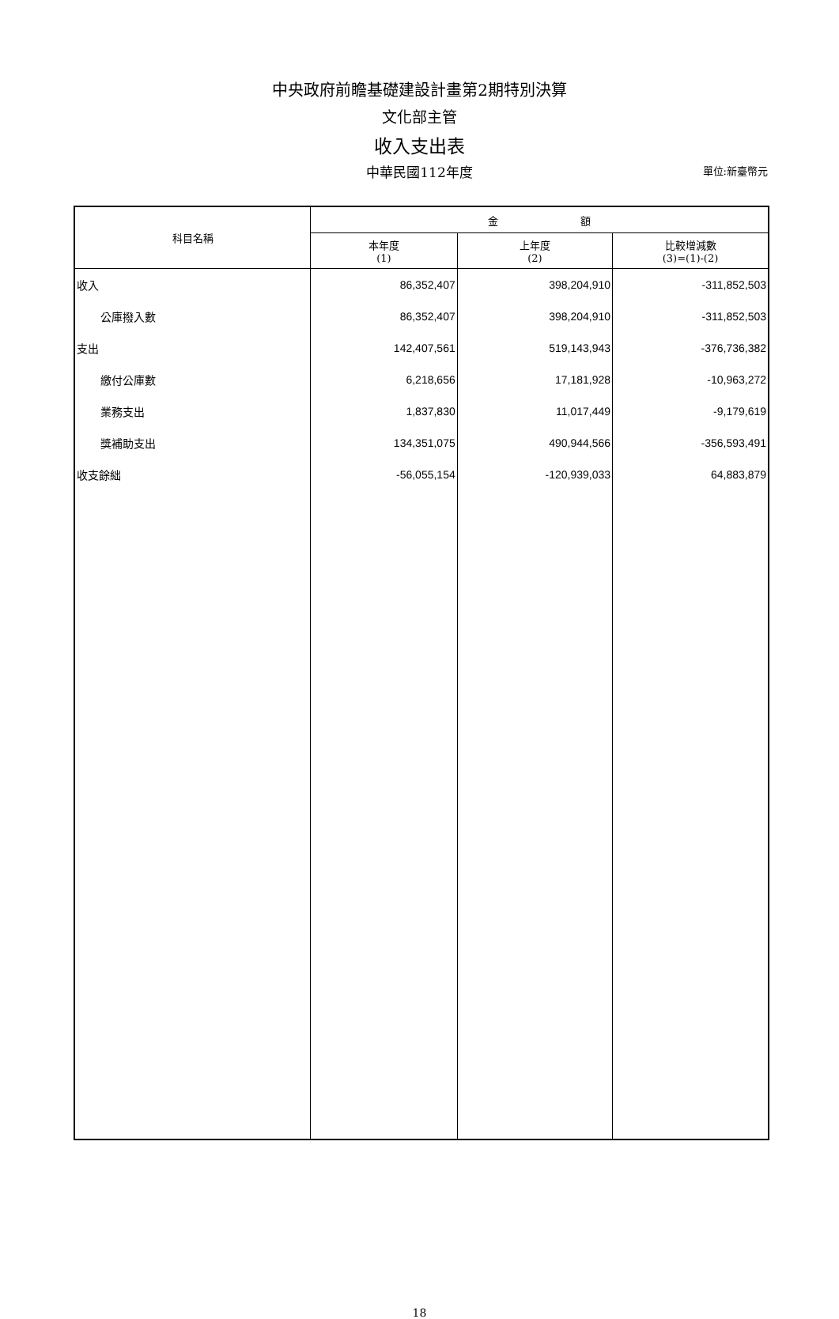中央政府前瞻基礎建設計畫第2期特別決算
文化部主管
收入支出表
中華民國112年度
單位:新臺幣元
| 科目名稱 | 金 額 | | |
| --- | --- | --- | --- |
| | 本年度 (1) | 上年度 (2) | 比較增減數 (3)=(1)-(2) |
| 收入 | 86,352,407 | 398,204,910 | -311,852,503 |
| 公庫撥入數 | 86,352,407 | 398,204,910 | -311,852,503 |
| 支出 | 142,407,561 | 519,143,943 | -376,736,382 |
| 繳付公庫數 | 6,218,656 | 17,181,928 | -10,963,272 |
| 業務支出 | 1,837,830 | 11,017,449 | -9,179,619 |
| 獎補助支出 | 134,351,075 | 490,944,566 | -356,593,491 |
| 收支餘絀 | -56,055,154 | -120,939,033 | 64,883,879 |
18